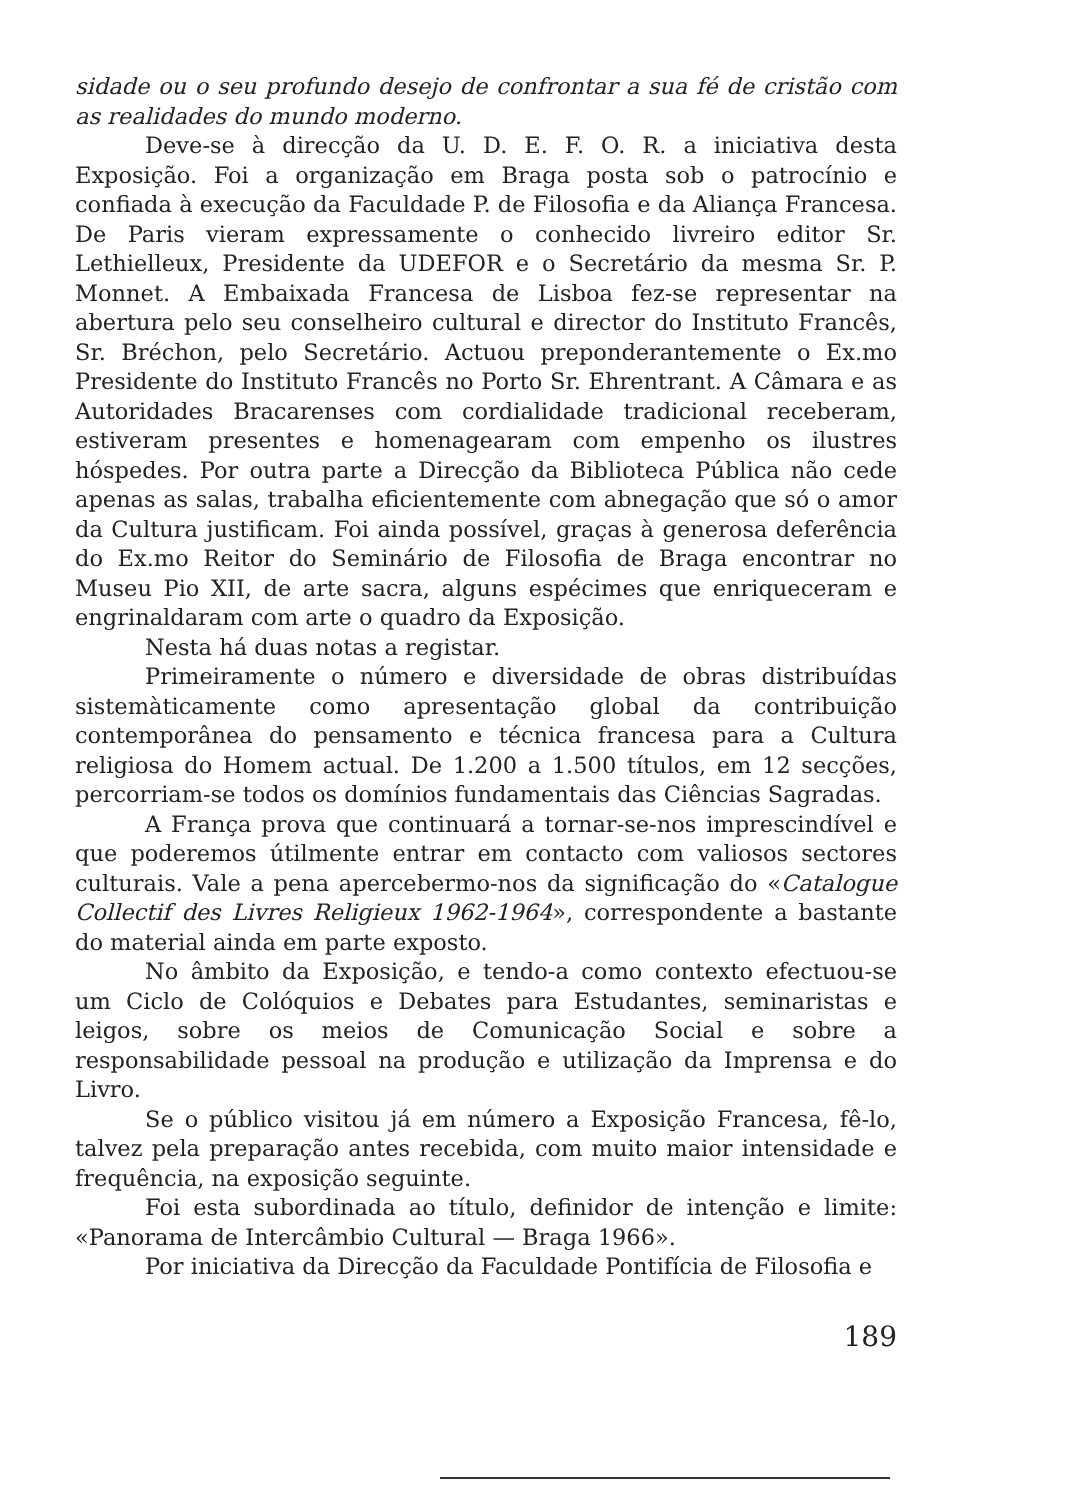sidade ou o seu profundo desejo de confrontar a sua fé de cristão com as realidades do mundo moderno.
Deve-se à direcção da U. D. E. F. O. R. a iniciativa desta Exposição. Foi a organização em Braga posta sob o patrocínio e confiada à execução da Faculdade P. de Filosofia e da Aliança Francesa. De Paris vieram expressamente o conhecido livreiro editor Sr. Lethielleux, Presidente da UDEFOR e o Secretário da mesma Sr. P. Monnet. A Embaixada Francesa de Lisboa fez-se representar na abertura pelo seu conselheiro cultural e director do Instituto Francês, Sr. Bréchon, pelo Secretário. Actuou preponderantemente o Ex.mo Presidente do Instituto Francês no Porto Sr. Ehrentrant. A Câmara e as Autoridades Bracarenses com cordialidade tradicional receberam, estiveram presentes e homenagearam com empenho os ilustres hóspedes. Por outra parte a Direcção da Biblioteca Pública não cede apenas as salas, trabalha eficientemente com abnegação que só o amor da Cultura justificam. Foi ainda possível, graças à generosa deferência do Ex.mo Reitor do Seminário de Filosofia de Braga encontrar no Museu Pio XII, de arte sacra, alguns espécimes que enriqueceram e engrinaldaram com arte o quadro da Exposição.
Nesta há duas notas a registar.
Primeiramente o número e diversidade de obras distribuídas sistemàticamente como apresentação global da contribuição contemporânea do pensamento e técnica francesa para a Cultura religiosa do Homem actual. De 1.200 a 1.500 títulos, em 12 secções, percorriam-se todos os domínios fundamentais das Ciências Sagradas.
A França prova que continuará a tornar-se-nos imprescindível e que poderemos útilmente entrar em contacto com valiosos sectores culturais. Vale a pena apercebermo-nos da significação do «Catalogue Collectif des Livres Religieux 1962-1964», correspondente a bastante do material ainda em parte exposto.
No âmbito da Exposição, e tendo-a como contexto efectuou-se um Ciclo de Colóquios e Debates para Estudantes, seminaristas e leigos, sobre os meios de Comunicação Social e sobre a responsabilidade pessoal na produção e utilização da Imprensa e do Livro.
Se o público visitou já em número a Exposição Francesa, fê-lo, talvez pela preparação antes recebida, com muito maior intensidade e frequência, na exposição seguinte.
Foi esta subordinada ao título, definidor de intenção e limite: «Panorama de Intercâmbio Cultural — Braga 1966».
Por iniciativa da Direcção da Faculdade Pontifícia de Filosofia e
189